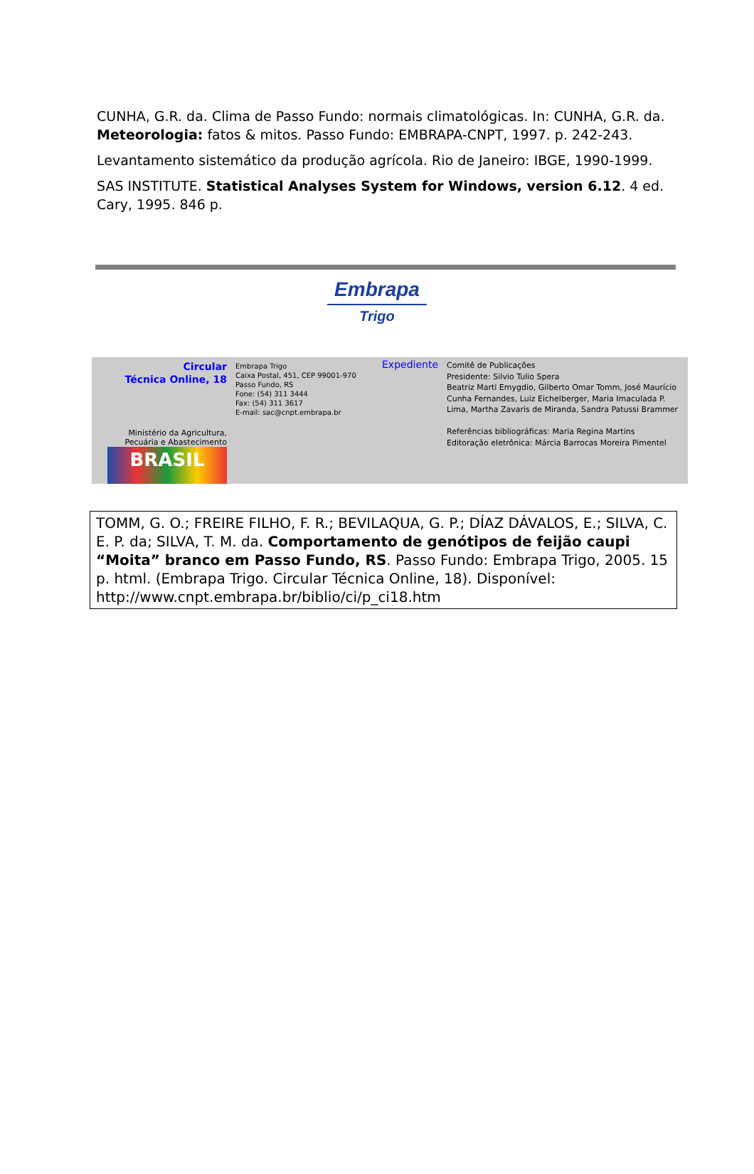CUNHA, G.R. da. Clima de Passo Fundo: normais climatológicas. In: CUNHA, G.R. da. Meteorologia: fatos & mitos. Passo Fundo: EMBRAPA-CNPT, 1997. p. 242-243.
Levantamento sistemático da produção agrícola. Rio de Janeiro: IBGE, 1990-1999.
SAS INSTITUTE. Statistical Analyses System for Windows, version 6.12. 4 ed. Cary, 1995. 846 p.
Embrapa
Trigo
Circular
Técnica Online, 18
Ministério da Agricultura,
Pecuária e Abastecimento
BRASIL
Embrapa Trigo
Caixa Postal, 451, CEP 99001-970
Passo Fundo, RS
Fone: (54) 311 3444
Fax: (54) 311 3617
E-mail: sac@cnpt.embrapa.br
Expediente
Comitê de Publicações
Presidente: Silvio Tulio Spera
Beatriz Marti Emygdio, Gilberto Omar Tomm, José Maurício Cunha Fernandes, Luiz Eichelberger, Maria Imaculada P. Lima, Martha Zavaris de Miranda, Sandra Patussi Brammer
Referências bibliográficas: Maria Regina Martins
Editoração eletrônica: Márcia Barrocas Moreira Pimentel
TOMM, G. O.; FREIRE FILHO, F. R.; BEVILAQUA, G. P.; DÍAZ DÁVALOS, E.; SILVA, C. E. P. da; SILVA, T. M. da. Comportamento de genótipos de feijão caupi “Moita” branco em Passo Fundo, RS. Passo Fundo: Embrapa Trigo, 2005. 15 p. html. (Embrapa Trigo. Circular Técnica Online, 18). Disponível: http://www.cnpt.embrapa.br/biblio/ci/p_ci18.htm